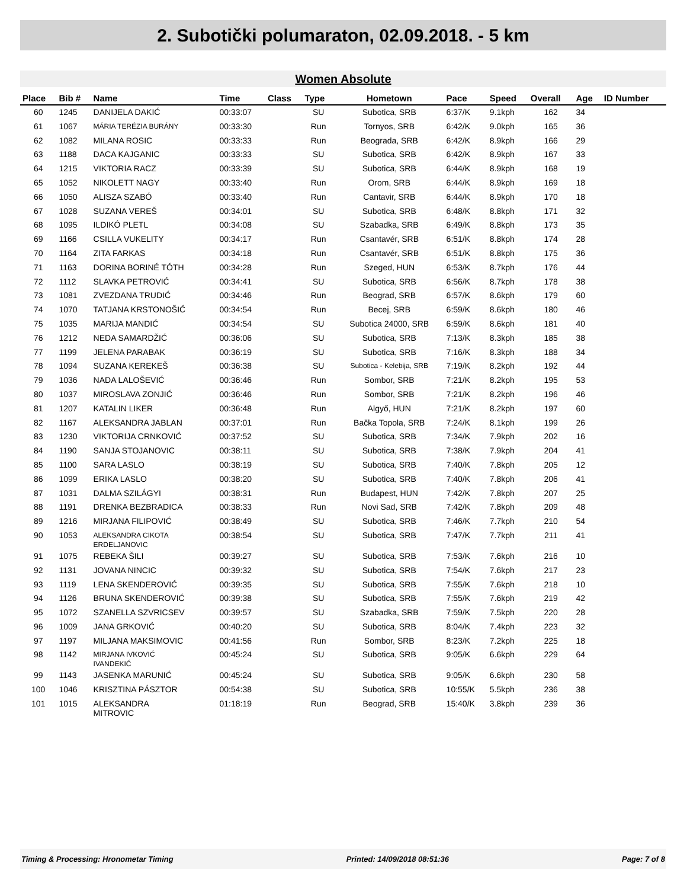2. Subotički polumaraton, 02.09.2018. - 5 km
Women Absolute
| Place | Bib # | Name | Time | Class | Type | Hometown | Pace | Speed | Overall | Age | ID Number |
| --- | --- | --- | --- | --- | --- | --- | --- | --- | --- | --- | --- |
| 60 | 1245 | DANIJELA DAKIĆ | 00:33:07 | | SU | Subotica, SRB | 6:37/K | 9.1kph | 162 | 34 | |
| 61 | 1067 | MÁRIA TERÉZIA BURÁNY | 00:33:30 | | Run | Tornyos, SRB | 6:42/K | 9.0kph | 165 | 36 | |
| 62 | 1082 | MILANA ROSIC | 00:33:33 | | Run | Beograda, SRB | 6:42/K | 8.9kph | 166 | 29 | |
| 63 | 1188 | DACA KAJGANIC | 00:33:33 | | SU | Subotica, SRB | 6:42/K | 8.9kph | 167 | 33 | |
| 64 | 1215 | VIKTORIA RACZ | 00:33:39 | | SU | Subotica, SRB | 6:44/K | 8.9kph | 168 | 19 | |
| 65 | 1052 | NIKOLETT NAGY | 00:33:40 | | Run | Orom, SRB | 6:44/K | 8.9kph | 169 | 18 | |
| 66 | 1050 | ALISZA SZABÓ | 00:33:40 | | Run | Cantavir, SRB | 6:44/K | 8.9kph | 170 | 18 | |
| 67 | 1028 | SUZANA VEREŠ | 00:34:01 | | SU | Subotica, SRB | 6:48/K | 8.8kph | 171 | 32 | |
| 68 | 1095 | ILDIKÓ PLETL | 00:34:08 | | SU | Szabadka, SRB | 6:49/K | 8.8kph | 173 | 35 | |
| 69 | 1166 | CSILLA VUKELITY | 00:34:17 | | Run | Csantavér, SRB | 6:51/K | 8.8kph | 174 | 28 | |
| 70 | 1164 | ZITA FARKAS | 00:34:18 | | Run | Csantavér, SRB | 6:51/K | 8.8kph | 175 | 36 | |
| 71 | 1163 | DORINA BORINÉ TÓTH | 00:34:28 | | Run | Szeged, HUN | 6:53/K | 8.7kph | 176 | 44 | |
| 72 | 1112 | SLAVKA PETROVIĆ | 00:34:41 | | SU | Subotica, SRB | 6:56/K | 8.7kph | 178 | 38 | |
| 73 | 1081 | ZVEZDANA TRUDIĆ | 00:34:46 | | Run | Beograd, SRB | 6:57/K | 8.6kph | 179 | 60 | |
| 74 | 1070 | TATJANA KRSTONOŠIĆ | 00:34:54 | | Run | Becej, SRB | 6:59/K | 8.6kph | 180 | 46 | |
| 75 | 1035 | MARIJA MANDIĆ | 00:34:54 | | SU | Subotica 24000, SRB | 6:59/K | 8.6kph | 181 | 40 | |
| 76 | 1212 | NEDA SAMARDŽIĆ | 00:36:06 | | SU | Subotica, SRB | 7:13/K | 8.3kph | 185 | 38 | |
| 77 | 1199 | JELENA PARABAK | 00:36:19 | | SU | Subotica, SRB | 7:16/K | 8.3kph | 188 | 34 | |
| 78 | 1094 | SUZANA KEREKEŠ | 00:36:38 | | SU | Subotica - Kelebija, SRB | 7:19/K | 8.2kph | 192 | 44 | |
| 79 | 1036 | NADA LALOŠEVIĆ | 00:36:46 | | Run | Sombor, SRB | 7:21/K | 8.2kph | 195 | 53 | |
| 80 | 1037 | MIROSLAVA ZONJIĆ | 00:36:46 | | Run | Sombor, SRB | 7:21/K | 8.2kph | 196 | 46 | |
| 81 | 1207 | KATALIN LIKER | 00:36:48 | | Run | Algyő, HUN | 7:21/K | 8.2kph | 197 | 60 | |
| 82 | 1167 | ALEKSANDRA JABLAN | 00:37:01 | | Run | Bačka Topola, SRB | 7:24/K | 8.1kph | 199 | 26 | |
| 83 | 1230 | VIKTORIJA CRNKOVIĆ | 00:37:52 | | SU | Subotica, SRB | 7:34/K | 7.9kph | 202 | 16 | |
| 84 | 1190 | SANJA STOJANOVIC | 00:38:11 | | SU | Subotica, SRB | 7:38/K | 7.9kph | 204 | 41 | |
| 85 | 1100 | SARA LASLO | 00:38:19 | | SU | Subotica, SRB | 7:40/K | 7.8kph | 205 | 12 | |
| 86 | 1099 | ERIKA LASLO | 00:38:20 | | SU | Subotica, SRB | 7:40/K | 7.8kph | 206 | 41 | |
| 87 | 1031 | DALMA SZILÁGYI | 00:38:31 | | Run | Budapest, HUN | 7:42/K | 7.8kph | 207 | 25 | |
| 88 | 1191 | DRENKA BEZBRADICA | 00:38:33 | | Run | Novi Sad, SRB | 7:42/K | 7.8kph | 209 | 48 | |
| 89 | 1216 | MIRJANA FILIPOVIĆ | 00:38:49 | | SU | Subotica, SRB | 7:46/K | 7.7kph | 210 | 54 | |
| 90 | 1053 | ALEKSANDRA CIKOTA ERDELJANOVIC | 00:38:54 | | SU | Subotica, SRB | 7:47/K | 7.7kph | 211 | 41 | |
| 91 | 1075 | REBEKA ŠILI | 00:39:27 | | SU | Subotica, SRB | 7:53/K | 7.6kph | 216 | 10 | |
| 92 | 1131 | JOVANA NINCIC | 00:39:32 | | SU | Subotica, SRB | 7:54/K | 7.6kph | 217 | 23 | |
| 93 | 1119 | LENA SKENDEROVIĆ | 00:39:35 | | SU | Subotica, SRB | 7:55/K | 7.6kph | 218 | 10 | |
| 94 | 1126 | BRUNA SKENDEROVIĆ | 00:39:38 | | SU | Subotica, SRB | 7:55/K | 7.6kph | 219 | 42 | |
| 95 | 1072 | SZANELLA SZVRICSEV | 00:39:57 | | SU | Szabadka, SRB | 7:59/K | 7.5kph | 220 | 28 | |
| 96 | 1009 | JANA GRKOVIĆ | 00:40:20 | | SU | Subotica, SRB | 8:04/K | 7.4kph | 223 | 32 | |
| 97 | 1197 | MILJANA MAKSIMOVIC | 00:41:56 | | Run | Sombor, SRB | 8:23/K | 7.2kph | 225 | 18 | |
| 98 | 1142 | MIRJANA IVKOVIĆ IVANDEKIĆ | 00:45:24 | | SU | Subotica, SRB | 9:05/K | 6.6kph | 229 | 64 | |
| 99 | 1143 | JASENKA MARUNIĆ | 00:45:24 | | SU | Subotica, SRB | 9:05/K | 6.6kph | 230 | 58 | |
| 100 | 1046 | KRISZTINA PÁSZTOR | 00:54:38 | | SU | Subotica, SRB | 10:55/K | 5.5kph | 236 | 38 | |
| 101 | 1015 | ALEKSANDRA MITROVIC | 01:18:19 | | Run | Beograd, SRB | 15:40/K | 3.8kph | 239 | 36 | |
Timing & Processing: Hronometar Timing Printed: 14/09/2018 08:51:36 Page: 7 of 8